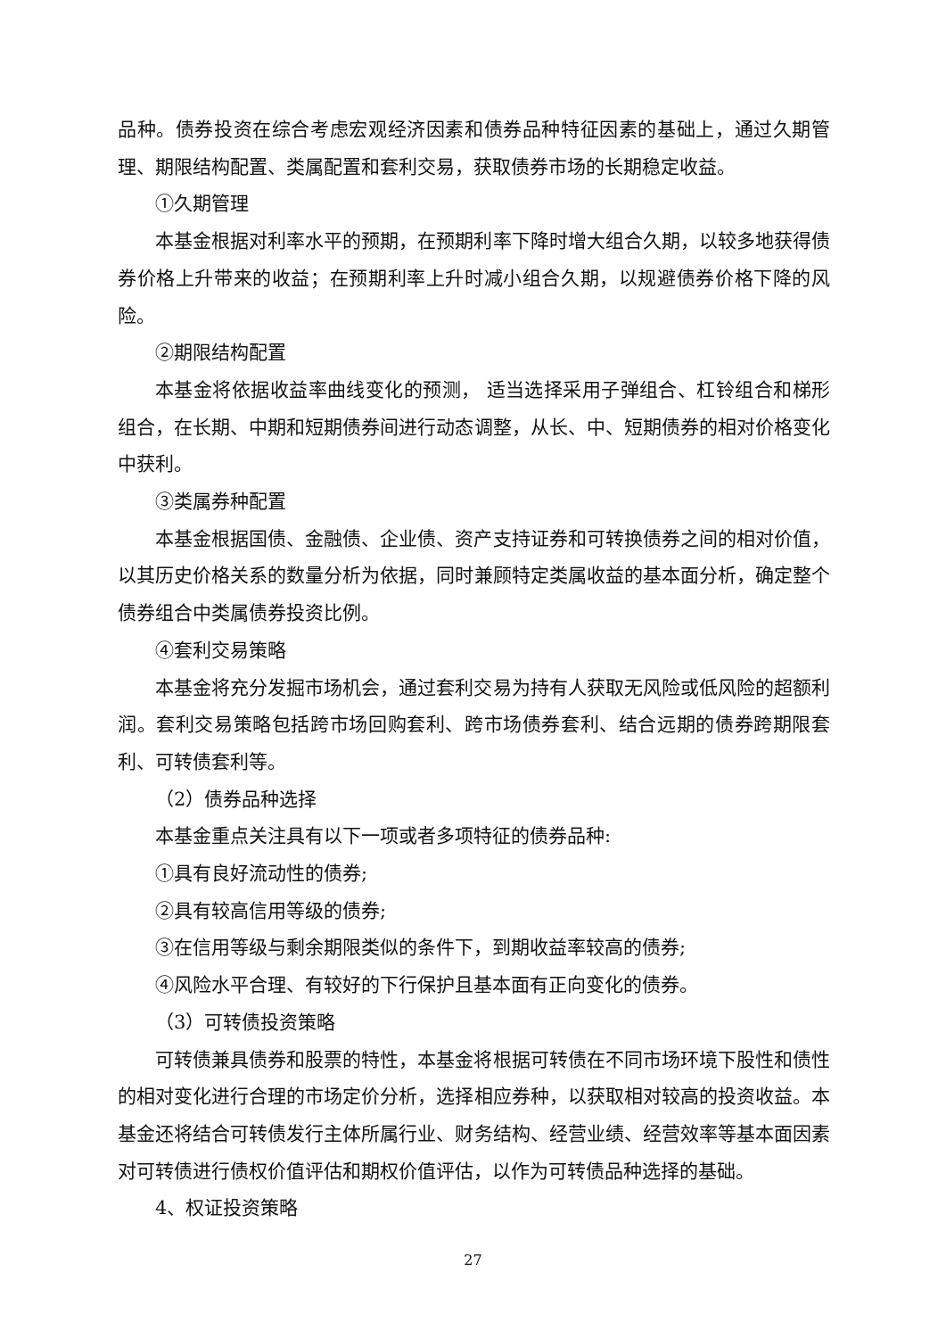品种。债券投资在综合考虑宏观经济因素和债券品种特征因素的基础上，通过久期管理、期限结构配置、类属配置和套利交易，获取债券市场的长期稳定收益。
①久期管理
本基金根据对利率水平的预期，在预期利率下降时增大组合久期，以较多地获得债券价格上升带来的收益；在预期利率上升时减小组合久期，以规避债券价格下降的风险。
②期限结构配置
本基金将依据收益率曲线变化的预测， 适当选择采用子弹组合、杠铃组合和梯形组合，在长期、中期和短期债券间进行动态调整，从长、中、短期债券的相对价格变化中获利。
③类属券种配置
本基金根据国债、金融债、企业债、资产支持证券和可转换债券之间的相对价值，以其历史价格关系的数量分析为依据，同时兼顾特定类属收益的基本面分析，确定整个债券组合中类属债券投资比例。
④套利交易策略
本基金将充分发掘市场机会，通过套利交易为持有人获取无风险或低风险的超额利润。套利交易策略包括跨市场回购套利、跨市场债券套利、结合远期的债券跨期限套利、可转债套利等。
（2）债券品种选择
本基金重点关注具有以下一项或者多项特征的债券品种:
①具有良好流动性的债券;
②具有较高信用等级的债券;
③在信用等级与剩余期限类似的条件下，到期收益率较高的债券;
④风险水平合理、有较好的下行保护且基本面有正向变化的债券。
（3）可转债投资策略
可转债兼具债券和股票的特性，本基金将根据可转债在不同市场环境下股性和债性的相对变化进行合理的市场定价分析，选择相应券种，以获取相对较高的投资收益。本基金还将结合可转债发行主体所属行业、财务结构、经营业绩、经营效率等基本面因素对可转债进行债权价值评估和期权价值评估，以作为可转债品种选择的基础。
4、权证投资策略
27